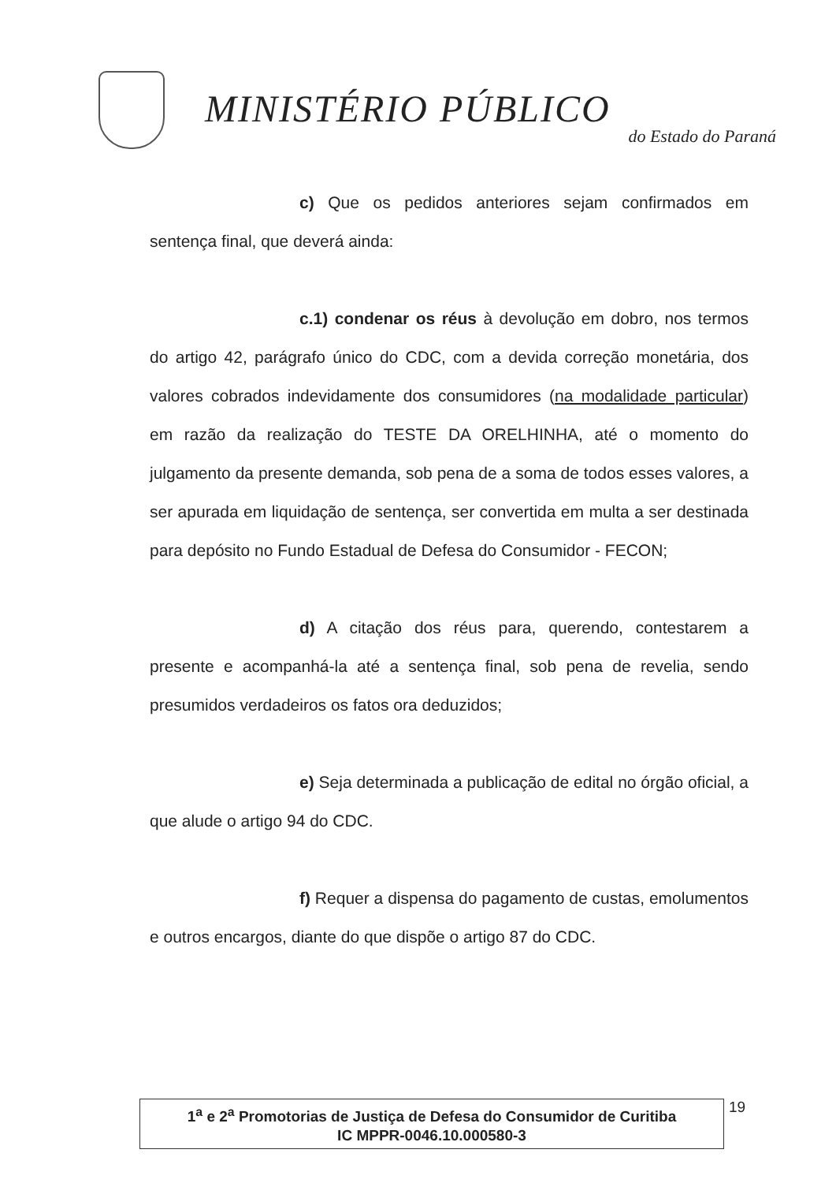MINISTÉRIO PÚBLICO
do Estado do Paraná
c) Que os pedidos anteriores sejam confirmados em sentença final, que deverá ainda:
c.1) condenar os réus à devolução em dobro, nos termos do artigo 42, parágrafo único do CDC, com a devida correção monetária, dos valores cobrados indevidamente dos consumidores (na modalidade particular) em razão da realização do TESTE DA ORELHINHA, até o momento do julgamento da presente demanda, sob pena de a soma de todos esses valores, a ser apurada em liquidação de sentença, ser convertida em multa a ser destinada para depósito no Fundo Estadual de Defesa do Consumidor - FECON;
d) A citação dos réus para, querendo, contestarem a presente e acompanhá-la até a sentença final, sob pena de revelia, sendo presumidos verdadeiros os fatos ora deduzidos;
e) Seja determinada a publicação de edital no órgão oficial, a que alude o artigo 94 do CDC.
f) Requer a dispensa do pagamento de custas, emolumentos e outros encargos, diante do que dispõe o artigo 87 do CDC.
1<sup>a</sup> e 2<sup>a</sup> Promotorias de Justiça de Defesa do Consumidor de Curitiba
IC MPPR-0046.10.000580-3
19